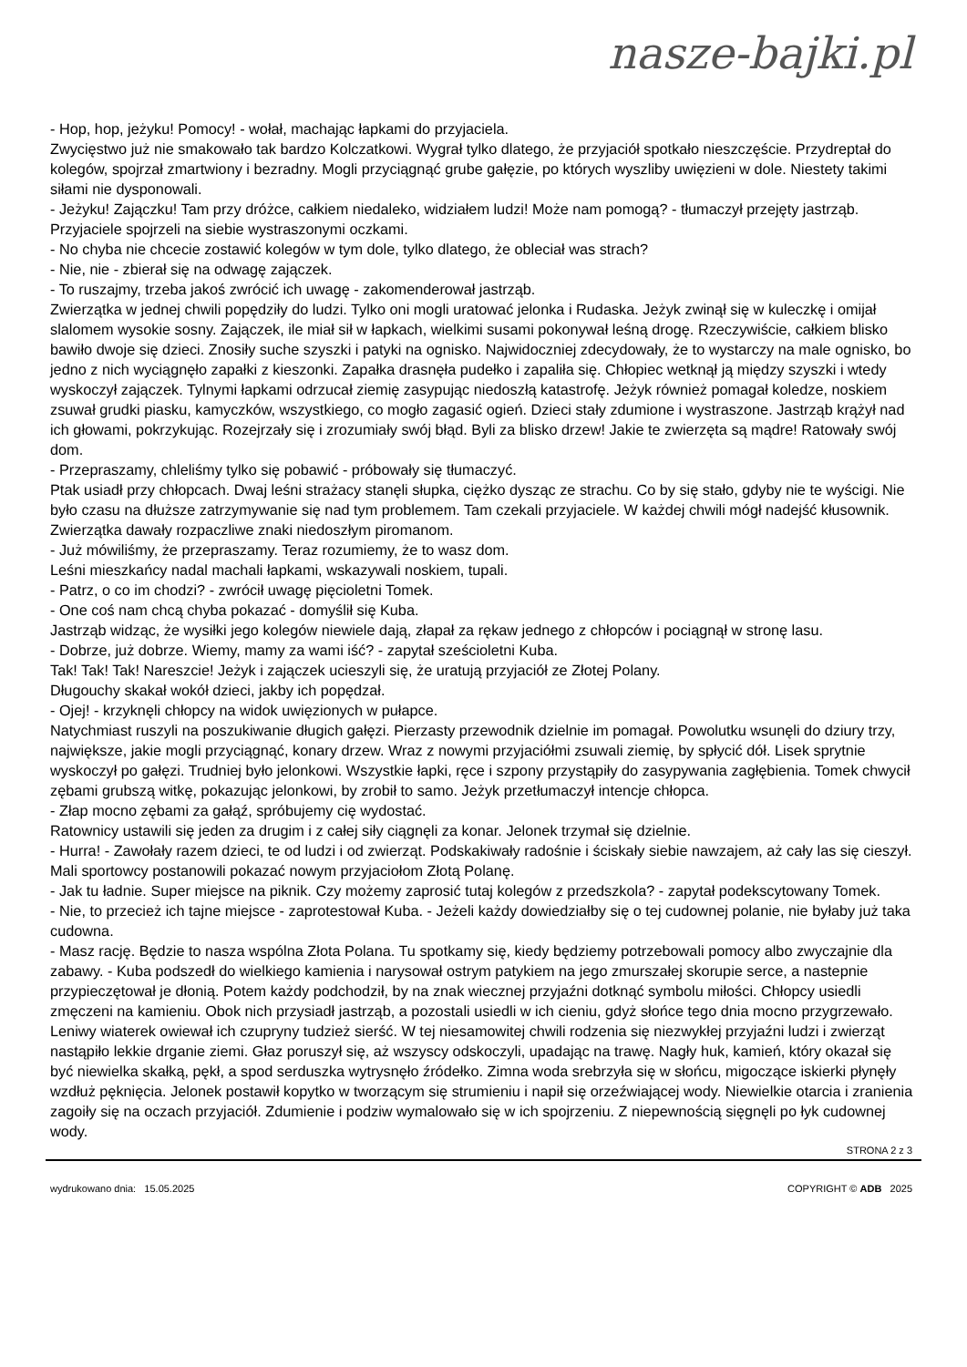nasze-bajki.pl
- Hop, hop, jeżyku! Pomocy! - wołał, machając łapkami do przyjaciela.
Zwycięstwo już nie smakowało tak bardzo Kolczatkowi. Wygrał tylko dlatego, że przyjaciół spotkało nieszczęście. Przydreptał do kolegów, spojrzał zmartwiony i bezradny. Mogli przyciągnąć grube gałęzie, po których wyszliby uwięzieni w dole. Niestety takimi siłami nie dysponowali.
- Jeżyku! Zajączku! Tam przy dróżce, całkiem niedaleko, widziałem ludzi! Może nam pomogą? - tłumaczył przejęty jastrząb.
Przyjaciele spojrzeli na siebie wystraszonymi oczkami.
- No chyba nie chcecie zostawić kolegów w tym dole, tylko dlatego, że obleciał was strach?
- Nie, nie - zbierał się na odwagę zajączek.
- To ruszajmy, trzeba jakoś zwrócić ich uwagę - zakomenderował jastrząb.
Zwierzątka w jednej chwili popędziły do ludzi. Tylko oni mogli uratować jelonka i Rudaska. Jeżyk zwinął się w kuleczkę i omijał slalomem wysokie sosny. Zajączek, ile miał sił w łapkach, wielkimi susami pokonywał leśną drogę. Rzeczywiście, całkiem blisko bawiło dwoje się dzieci. Znosiły suche szyszki i patyki na ognisko. Najwidoczniej zdecydowały, że to wystarczy na male ognisko, bo jedno z nich wyciągnęło zapałki z kieszonki. Zapałka drasnęła pudełko i zapaliła się. Chłopiec wetknął ją między szyszki i wtedy wyskoczył zajączek. Tylnymi łapkami odrzucał ziemię zasypując niedoszłą katastrofę. Jeżyk również pomagał koledze, noskiem zsuwał grudki piasku, kamyczków, wszystkiego, co mogło zagasić ogień. Dzieci stały zdumione i wystraszone. Jastrząb krążył nad ich głowami, pokrzykując. Rozejrzały się i zrozumiały swój błąd. Byli za blisko drzew! Jakie te zwierzęta są mądre! Ratowały swój dom.
- Przepraszamy, chleliśmy tylko się pobawić - próbowały się tłumaczyć.
Ptak usiadł przy chłopcach. Dwaj leśni strażacy stanęli słupka, ciężko dysząc ze strachu. Co by się stało, gdyby nie te wyścigi. Nie było czasu na dłuższe zatrzymywanie się nad tym problemem. Tam czekali przyjaciele. W każdej chwili mógł nadejść kłusownik. Zwierzątka dawały rozpaczliwe znaki niedoszłym piromanom.
- Już mówiliśmy, że przepraszamy. Teraz rozumiemy, że to wasz dom.
Leśni mieszkańcy nadal machali łapkami, wskazywali noskiem, tupali.
- Patrz, o co im chodzi? - zwrócił uwagę pięcioletni Tomek.
- One coś nam chcą chyba pokazać - domyślił się Kuba.
Jastrząb widząc, że wysiłki jego kolegów niewiele dają, złapał za rękaw jednego z chłopców i pociągnął w stronę lasu.
- Dobrze, już dobrze. Wiemy, mamy za wami iść? - zapytał sześcioletni Kuba.
Tak! Tak! Tak! Nareszcie! Jeżyk i zajączek ucieszyli się, że uratują przyjaciół ze Złotej Polany.
Długouchy skakał wokół dzieci, jakby ich popędzał.
- Ojej! - krzyknęli chłopcy na widok uwięzionych w pułapce.
Natychmiast ruszyli na poszukiwanie długich gałęzi. Pierzasty przewodnik dzielnie im pomagał. Powolutku wsunęli do dziury trzy, największe, jakie mogli przyciągnąć, konary drzew. Wraz z nowymi przyjaciółmi zsuwali ziemię, by spłycić dół. Lisek sprytnie wyskoczył po gałęzi. Trudniej było jelonkowi. Wszystkie łapki, ręce i szpony przystąpiły do zasypywania zagłębienia. Tomek chwycił zębami grubszą witkę, pokazując jelonkowi, by zrobił to samo. Jeżyk przetłumaczył intencje chłopca.
- Złap mocno zębami za gałąź, spróbujemy cię wydostać.
Ratownicy ustawili się jeden za drugim i z całej siły ciągnęli za konar. Jelonek trzymał się dzielnie.
- Hurra! - Zawołały razem dzieci, te od ludzi i od zwierząt. Podskakiwały radośnie i ściskały siebie nawzajem, aż cały las się cieszył. Mali sportowcy postanowili pokazać nowym przyjaciołom Złotą Polanę.
- Jak tu ładnie. Super miejsce na piknik. Czy możemy zaprosić tutaj kolegów z przedszkola? - zapytał podekscytowany Tomek.
- Nie, to przecież ich tajne miejsce - zaprotestował Kuba. - Jeżeli każdy dowiedziałby się o tej cudownej polanie, nie byłaby już taka cudowna.
- Masz rację. Będzie to nasza wspólna Złota Polana. Tu spotkamy się, kiedy będziemy potrzebowali pomocy albo zwyczajnie dla zabawy. - Kuba podszedł do wielkiego kamienia i narysował ostrym patykiem na jego zmurszałej skorupie serce, a nastepnie przypieczętował je dłonią. Potem każdy podchodził, by na znak wiecznej przyjaźni dotknąć symbolu miłości. Chłopcy usiedli zmęczeni na kamieniu. Obok nich przysiadł jastrząb, a pozostali usiedli w ich cieniu, gdyż słońce tego dnia mocno przygrzewało. Leniwy wiaterek owiewał ich czupryny tudzież sierść. W tej niesamowitej chwili rodzenia się niezwykłej przyjaźni ludzi i zwierząt nastąpiło lekkie drganie ziemi. Głaz poruszył się, aż wszyscy odskoczyli, upadając na trawę. Nagły huk, kamień, który okazał się być niewielka skałką, pękł, a spod serduszka wytrysnęło źródełko. Zimna woda srebrzyła się w słońcu, migoczące iskierki płynęły wzdłuż pęknięcia. Jelonek postawił kopytko w tworzącym się strumieniu i napił się orzeźwiającej wody. Niewielkie otarcia i zranienia zagoiły się na oczach przyjaciół. Zdumienie i podziw wymalowało się w ich spojrzeniu. Z niepewnością sięgnęli po łyk cudownej wody.
STRONA 2 z 3
wydrukowano dnia: 15.05.2025 COPYRIGHT © ADB 2025